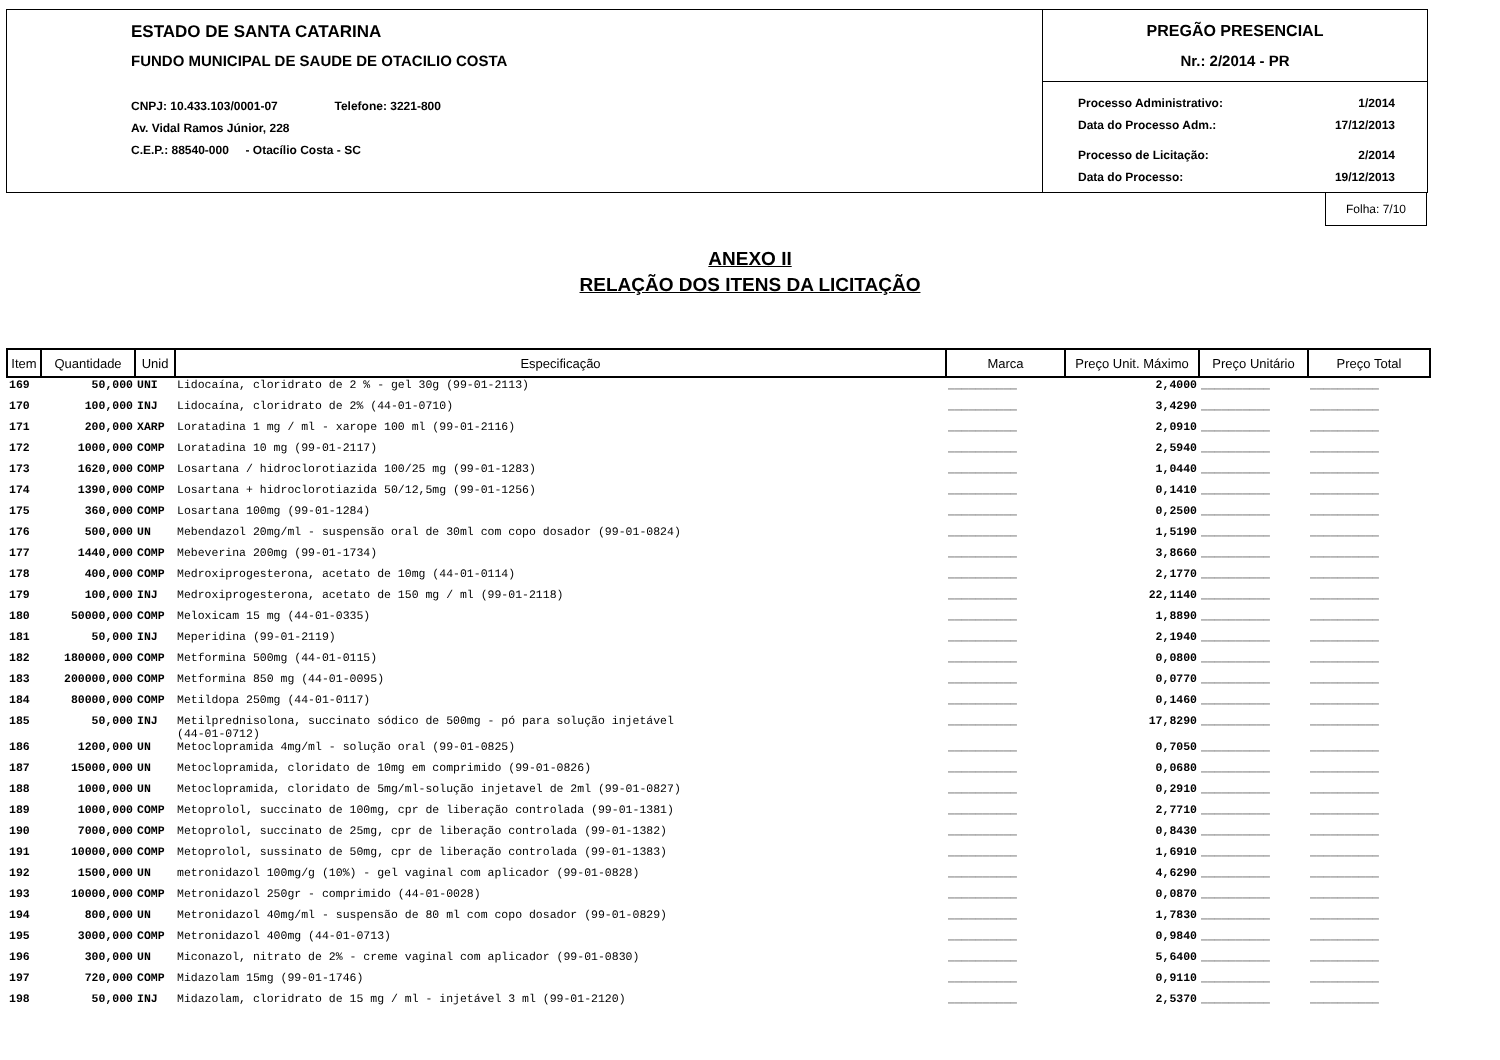ESTADO DE SANTA CATARINA
FUNDO MUNICIPAL DE SAUDE DE OTACILIO COSTA
CNPJ: 10.433.103/0001-07 Telefone: 3221-800
Av. Vidal Ramos Júnior, 228
C.E.P.: 88540-000 - Otacílio Costa - SC
PREGÃO PRESENCIAL
Nr.: 2/2014 - PR
Processo Administrativo: 1/2014
Data do Processo Adm.: 17/12/2013
Processo de Licitação: 2/2014
Data do Processo: 19/12/2013
Folha: 7/10
ANEXO II
RELAÇÃO DOS ITENS DA LICITAÇÃO
| Item | Quantidade | Unid | Especificação | Marca | Preço Unit. Máximo | Preço Unitário | Preço Total |
| --- | --- | --- | --- | --- | --- | --- | --- |
| 169 | 50,000 | UNI | Lidocaína, cloridrato de 2 % - gel 30g (99-01-2113) | __________ | 2,4000 | __________ | __________ |
| 170 | 100,000 | INJ | Lidocaína, cloridrato de 2% (44-01-0710) | __________ | 3,4290 | __________ | __________ |
| 171 | 200,000 | XARP | Loratadina 1 mg / ml - xarope 100 ml (99-01-2116) | __________ | 2,0910 | __________ | __________ |
| 172 | 1000,000 | COMP | Loratadina 10 mg (99-01-2117) | __________ | 2,5940 | __________ | __________ |
| 173 | 1620,000 | COMP | Losartana / hidroclorotiazida 100/25 mg (99-01-1283) | __________ | 1,0440 | __________ | __________ |
| 174 | 1390,000 | COMP | Losartana + hidroclorotiazida 50/12,5mg (99-01-1256) | __________ | 0,1410 | __________ | __________ |
| 175 | 360,000 | COMP | Losartana 100mg (99-01-1284) | __________ | 0,2500 | __________ | __________ |
| 176 | 500,000 | UN | Mebendazol 20mg/ml - suspensão oral de 30ml com copo dosador (99-01-0824) | __________ | 1,5190 | __________ | __________ |
| 177 | 1440,000 | COMP | Mebeverina 200mg (99-01-1734) | __________ | 3,8660 | __________ | __________ |
| 178 | 400,000 | COMP | Medroxiprogesterona, acetato de 10mg (44-01-0114) | __________ | 2,1770 | __________ | __________ |
| 179 | 100,000 | INJ | Medroxiprogesterona, acetato de 150 mg / ml (99-01-2118) | __________ | 22,1140 | __________ | __________ |
| 180 | 50000,000 | COMP | Meloxicam 15 mg (44-01-0335) | __________ | 1,8890 | __________ | __________ |
| 181 | 50,000 | INJ | Meperidina (99-01-2119) | __________ | 2,1940 | __________ | __________ |
| 182 | 180000,000 | COMP | Metformina 500mg (44-01-0115) | __________ | 0,0800 | __________ | __________ |
| 183 | 200000,000 | COMP | Metformina 850 mg (44-01-0095) | __________ | 0,0770 | __________ | __________ |
| 184 | 80000,000 | COMP | Metildopa 250mg (44-01-0117) | __________ | 0,1460 | __________ | __________ |
| 185 | 50,000 | INJ | Metilprednisolona, succinato sódico de 500mg - pó para solução injetável (44-01-0712) | __________ | 17,8290 | __________ | __________ |
| 186 | 1200,000 | UN | Metoclopramida 4mg/ml - solução oral (99-01-0825) | __________ | 0,7050 | __________ | __________ |
| 187 | 15000,000 | UN | Metoclopramida, cloridato de 10mg em comprimido (99-01-0826) | __________ | 0,0680 | __________ | __________ |
| 188 | 1000,000 | UN | Metoclopramida, cloridato de 5mg/ml-solução injetavel de 2ml (99-01-0827) | __________ | 0,2910 | __________ | __________ |
| 189 | 1000,000 | COMP | Metoprolol, succinato de 100mg, cpr de liberação controlada (99-01-1381) | __________ | 2,7710 | __________ | __________ |
| 190 | 7000,000 | COMP | Metoprolol, succinato de 25mg, cpr de liberação controlada (99-01-1382) | __________ | 0,8430 | __________ | __________ |
| 191 | 10000,000 | COMP | Metoprolol, sussinato de 50mg, cpr de liberação controlada (99-01-1383) | __________ | 1,6910 | __________ | __________ |
| 192 | 1500,000 | UN | metronidazol 100mg/g (10%) - gel vaginal com aplicador (99-01-0828) | __________ | 4,6290 | __________ | __________ |
| 193 | 10000,000 | COMP | Metronidazol 250gr - comprimido (44-01-0028) | __________ | 0,0870 | __________ | __________ |
| 194 | 800,000 | UN | Metronidazol 40mg/ml - suspensão de 80 ml com copo dosador (99-01-0829) | __________ | 1,7830 | __________ | __________ |
| 195 | 3000,000 | COMP | Metronidazol 400mg (44-01-0713) | __________ | 0,9840 | __________ | __________ |
| 196 | 300,000 | UN | Miconazol, nitrato de 2% - creme vaginal com aplicador (99-01-0830) | __________ | 5,6400 | __________ | __________ |
| 197 | 720,000 | COMP | Midazolam 15mg (99-01-1746) | __________ | 0,9110 | __________ | __________ |
| 198 | 50,000 | INJ | Midazolam, cloridrato de 15 mg / ml - injetável 3 ml (99-01-2120) | __________ | 2,5370 | __________ | __________ |